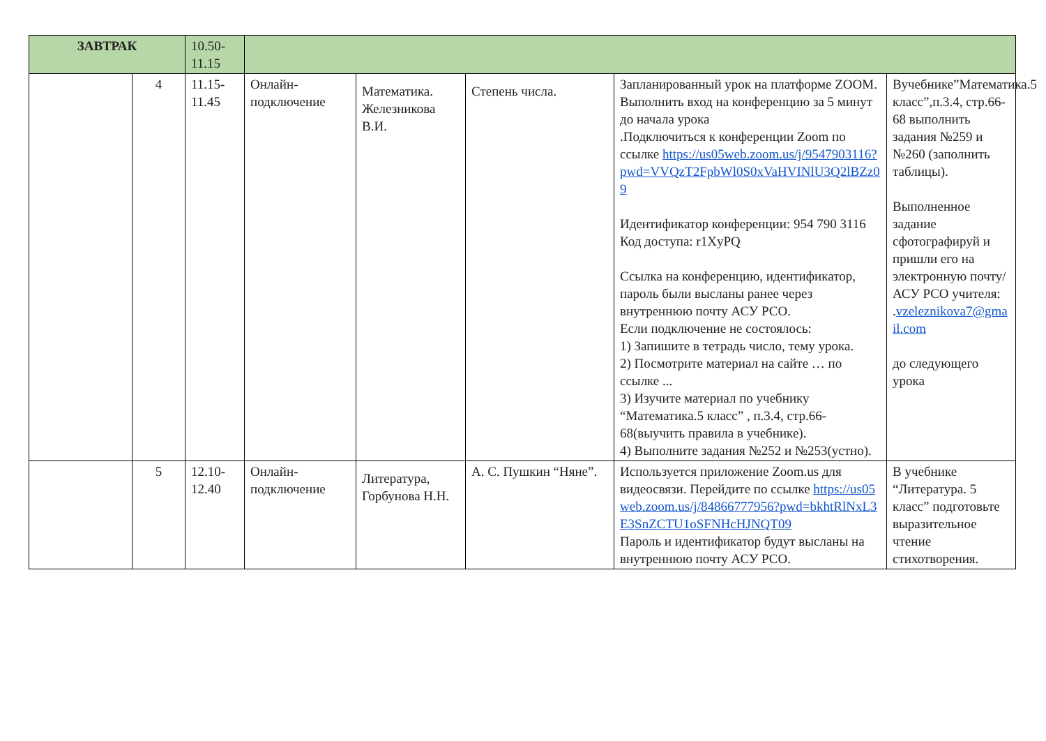| ЗАВТРАК | | 10.50-11.15 | | | | | |
| | 4 | 11.15-11.45 | Онлайн-подключение | Математика. Железникова В.И. | Степень числа. | Запланированный урок на платформе ZOOM. Выполнить вход на конференцию за 5 минут до начала урока .Подключиться к конференции Zoom по ссылке https://us05web.zoom.us/j/9547903116?pwd=VVQzT2FpbWl0S0xVaHVINlU3Q2lBZz09 Идентификатор конференции: 954 790 3116 Код доступа: r1XyPQ Ссылка на конференцию, идентификатор, пароль были высланы ранее через внутреннюю почту АСУ РСО. Если подключение не состоялось: 1) Запишите в тетрадь число, тему урока. 2) Посмотрите материал на сайте … по ссылке ... 3) Изучите материал по учебнику “Математика.5 класс” , п.3.4, стр.66-68(выучить правила в учебнике). 4) Выполните задания №252 и №253(устно). | Вучебнике”Математика.5 класс”,п.3.4, стр.66-68 выполнить задания №259 и №260 (заполнить таблицы). Выполненное задание сфотографируй и пришли его на электронную почту/АСУ РСО учителя: . vzeleznikova7@gmail.com до следующего урока |
| | 5 | 12.10-12.40 | Онлайн-подключение | Литература, Горбунова Н.Н. | А. С. Пушкин “Няне”. | Используется приложение Zoom.us для видеосвязи. Перейдите по ссылке https://us05web.zoom.us/j/84866777956?pwd=bkhtRlNxL3E3SnZCTU1oSFNHcHJNQT09 Пароль и идентификатор будут высланы на внутреннюю почту АСУ РСО. | В учебнике “Литература. 5 класс” подготовьте выразительное чтение стихотворения. |